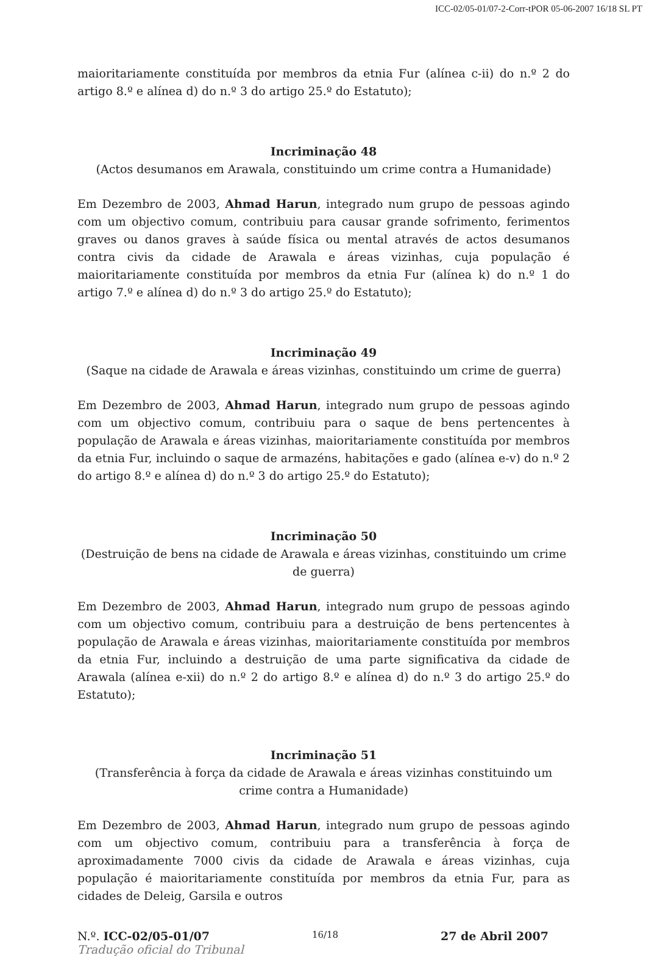ICC-02/05-01/07-2-Corr-tPOR 05-06-2007 16/18 SL PT
maioritariamente constituída por membros da etnia Fur (alínea c-ii) do n.º 2 do artigo 8.º e alínea d) do n.º 3 do artigo 25.º do Estatuto);
Incriminação 48
(Actos desumanos em Arawala, constituindo um crime contra a Humanidade)
Em Dezembro de 2003, Ahmad Harun, integrado num grupo de pessoas agindo com um objectivo comum, contribuiu para causar grande sofrimento, ferimentos graves ou danos graves à saúde física ou mental através de actos desumanos contra civis da cidade de Arawala e áreas vizinhas, cuja população é maioritariamente constituída por membros da etnia Fur (alínea k) do n.º 1 do artigo 7.º e alínea d) do n.º 3 do artigo 25.º do Estatuto);
Incriminação 49
(Saque na cidade de Arawala e áreas vizinhas, constituindo um crime de guerra)
Em Dezembro de 2003, Ahmad Harun, integrado num grupo de pessoas agindo com um objectivo comum, contribuiu para o saque de bens pertencentes à população de Arawala e áreas vizinhas, maioritariamente constituída por membros da etnia Fur, incluindo o saque de armazéns, habitações e gado (alínea e-v) do n.º 2 do artigo 8.º e alínea d) do n.º 3 do artigo 25.º do Estatuto);
Incriminação 50
(Destruição de bens na cidade de Arawala e áreas vizinhas, constituindo um crime de guerra)
Em Dezembro de 2003, Ahmad Harun, integrado num grupo de pessoas agindo com um objectivo comum, contribuiu para a destruição de bens pertencentes à população de Arawala e áreas vizinhas, maioritariamente constituída por membros da etnia Fur, incluindo a destruição de uma parte significativa da cidade de Arawala (alínea e-xii) do n.º 2 do artigo 8.º e alínea d) do n.º 3 do artigo 25.º do Estatuto);
Incriminação 51
(Transferência à força da cidade de Arawala e áreas vizinhas constituindo um crime contra a Humanidade)
Em Dezembro de 2003, Ahmad Harun, integrado num grupo de pessoas agindo com um objectivo comum, contribuiu para a transferência à força de aproximadamente 7000 civis da cidade de Arawala e áreas vizinhas, cuja população é maioritariamente constituída por membros da etnia Fur, para as cidades de Deleig, Garsila e outros
N.º. ICC-02/05-01/07 16/18 27 de Abril 2007
Tradução oficial do Tribunal